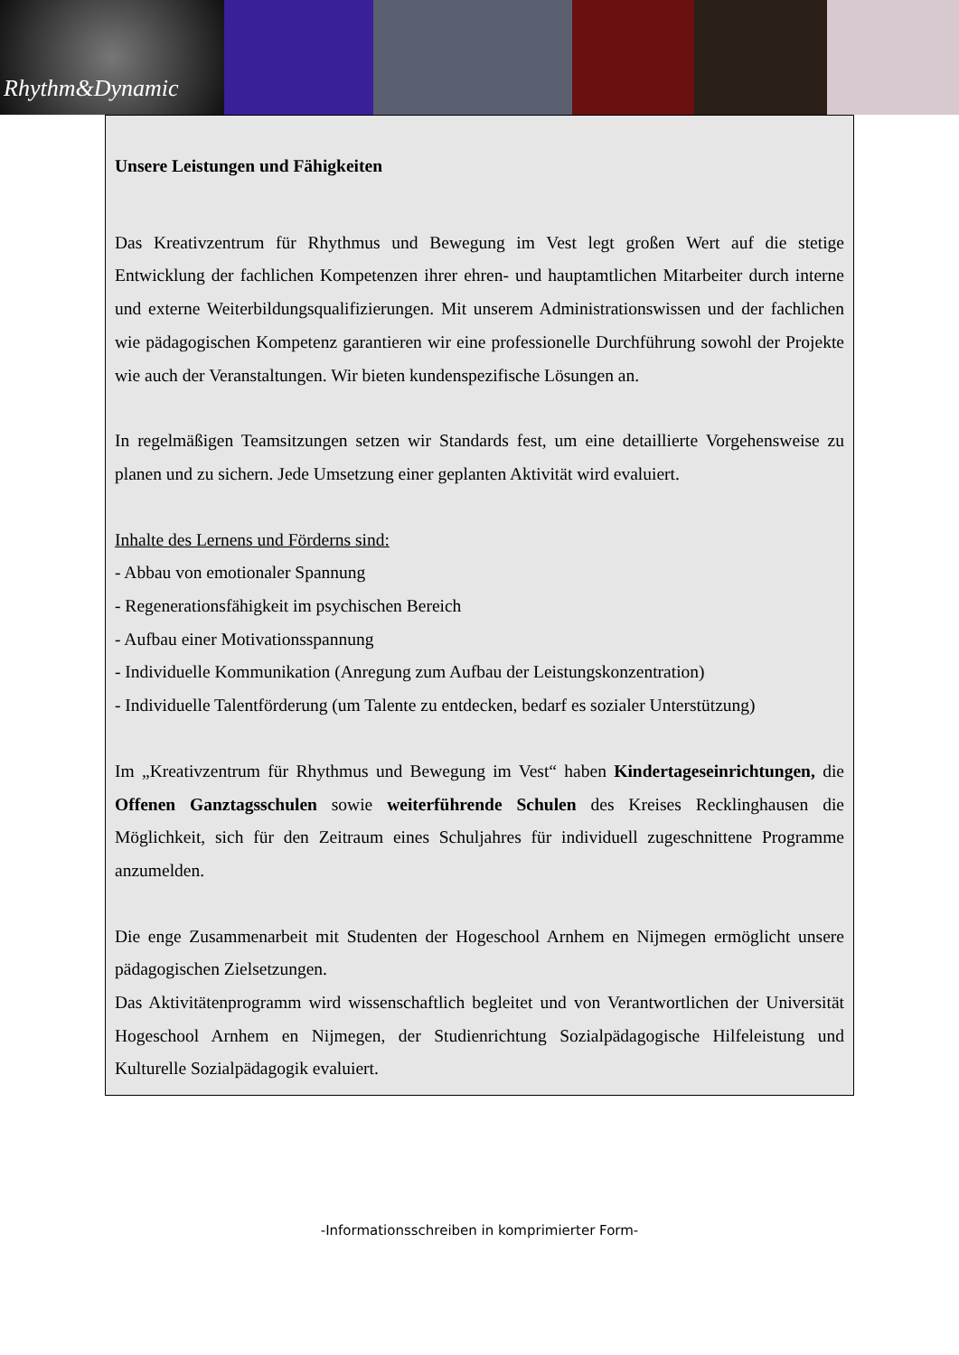Rhythm&Dynamic
Unsere Leistungen und Fähigkeiten
Das Kreativzentrum für Rhythmus und Bewegung im Vest legt großen Wert auf die stetige Entwicklung der fachlichen Kompetenzen ihrer ehren- und hauptamtlichen Mitarbeiter durch interne und externe Weiterbildungsqualifizierungen. Mit unserem Administrationswissen und der fachlichen wie pädagogischen Kompetenz garantieren wir eine professionelle Durchführung sowohl der Projekte wie auch der Veranstaltungen. Wir bieten kundenspezifische Lösungen an.
In regelmäßigen Teamsitzungen setzen wir Standards fest, um eine detaillierte Vorgehensweise zu planen und zu sichern. Jede Umsetzung einer geplanten Aktivität wird evaluiert.
Inhalte des Lernens und Förderns sind:
- Abbau von emotionaler Spannung
- Regenerationsfähigkeit im psychischen Bereich
- Aufbau einer Motivationsspannung
- Individuelle Kommunikation (Anregung zum Aufbau der Leistungskonzentration)
- Individuelle Talentförderung (um Talente zu entdecken, bedarf es sozialer Unterstützung)
Im „Kreativzentrum für Rhythmus und Bewegung im Vest“ haben Kindertageseinrichtungen, die Offenen Ganztagsschulen sowie weiterführende Schulen des Kreises Recklinghausen die Möglichkeit, sich für den Zeitraum eines Schuljahres für individuell zugeschnittene Programme anzumelden.
Die enge Zusammenarbeit mit Studenten der Hogeschool Arnhem en Nijmegen ermöglicht unsere pädagogischen Zielsetzungen.
Das Aktivitätenprogramm wird wissenschaftlich begleitet und von Verantwortlichen der Universität Hogeschool Arnhem en Nijmegen, der Studienrichtung Sozialpädagogische Hilfeleistung und Kulturelle Sozialpädagogik evaluiert.
-Informationsschreiben in komprimierter Form-